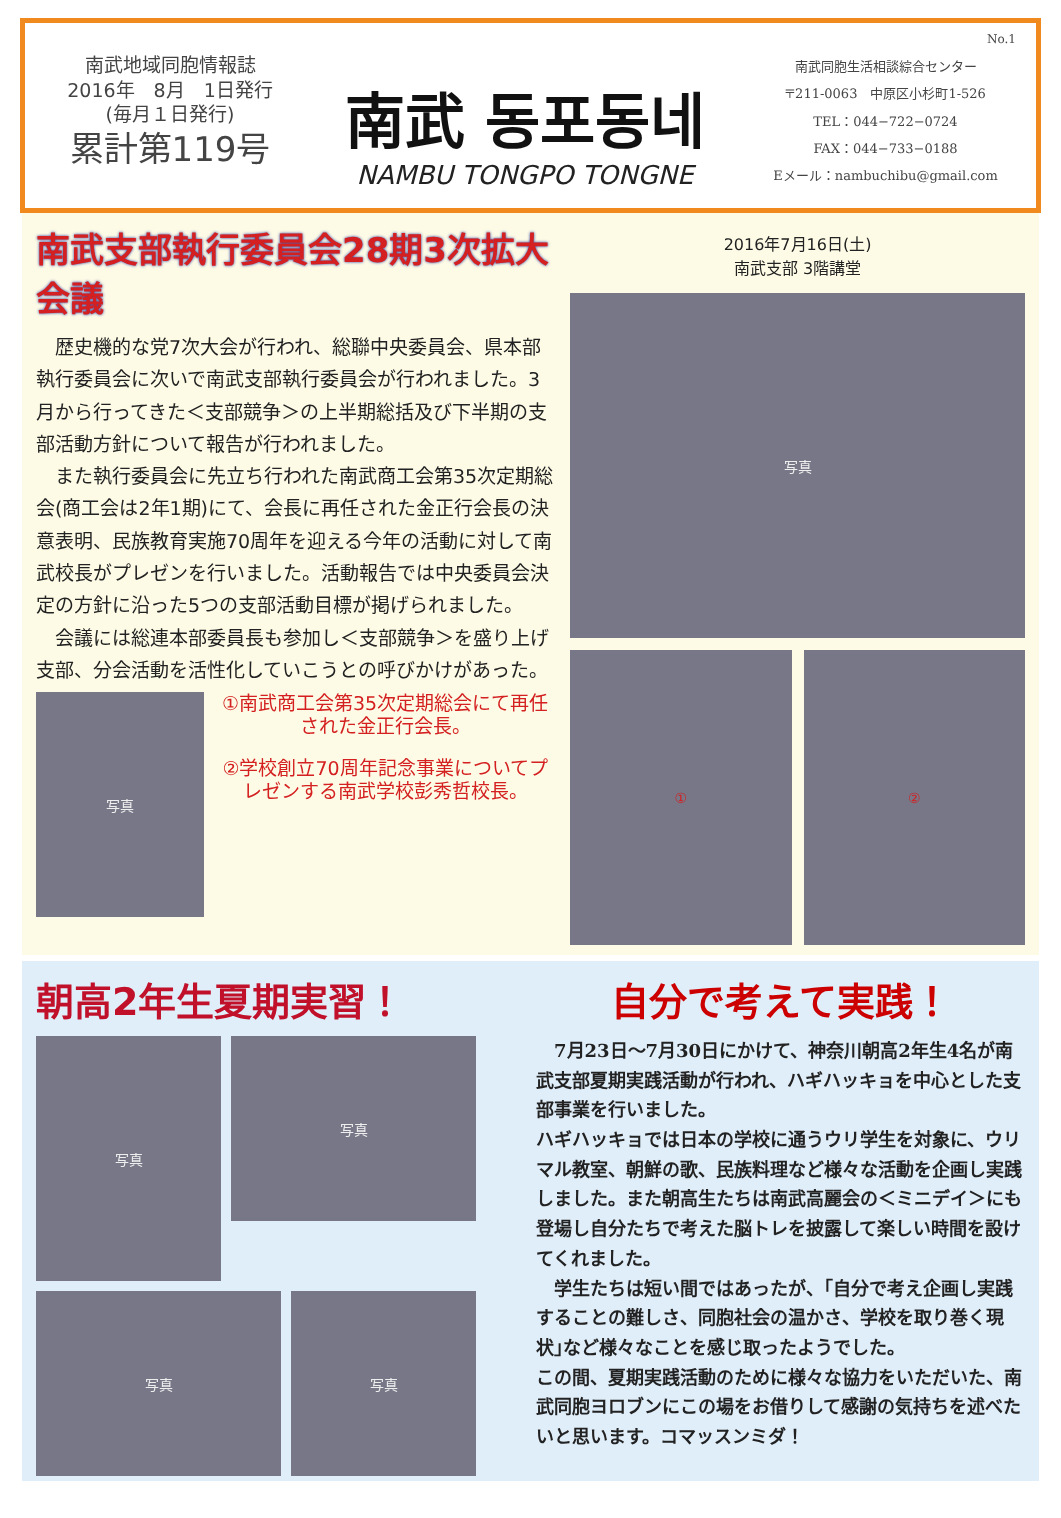南武地域同胞情報誌
2016年　8月　1日発行
(毎月１日発行)
累計第119号
南武 동포동네
NAMBU TONGPO TONGNE
No.1
南武同胞生活相談綜合センター
〒211-0063　中原区小杉町1-526
TEL：044−722−0724
FAX：044−733−0188
Eメール：nambuchibu@gmail.com
南武支部執行委員会28期3次拡大会議
　歴史機的な党7次大会が行われ、総聯中央委員会、県本部執行委員会に次いで南武支部執行委員会が行われました。3月から行ってきた＜支部競争＞の上半期総括及び下半期の支部活動方針について報告が行われました。
　また執行委員会に先立ち行われた南武商工会第35次定期総会(商工会は2年1期)にて、会長に再任された金正行会長の決意表明、民族教育実施70周年を迎える今年の活動に対して南武校長がプレゼンを行いました。活動報告では中央委員会決定の方針に沿った5つの支部活動目標が掲げられました。
　会議には総連本部委員長も参加し＜支部競争＞を盛り上げ支部、分会活動を活性化していこうとの呼びかけがあった。
写真
①南武商工会第35次定期総会にて再任された金正行会長。
②学校創立70周年記念事業についてプレゼンする南武学校彭秀哲校長。
2016年7月16日(土)
南武支部 3階講堂
写真
① ②
朝高2年生夏期実習！
写真
写真
写真
写真
自分で考えて実践！
　7月23日～7月30日にかけて、神奈川朝高2年生4名が南武支部夏期実践活動が行われ、ハギハッキョを中心とした支部事業を行いました。
ハギハッキョでは日本の学校に通うウリ学生を対象に、ウリマル教室、朝鮮の歌、民族料理など様々な活動を企画し実践しました。また朝高生たちは南武高麗会の＜ミニデイ＞にも登場し自分たちで考えた脳トレを披露して楽しい時間を設けてくれました。
　学生たちは短い間ではあったが、｢自分で考え企画し実践することの難しさ、同胞社会の温かさ、学校を取り巻く現状｣など様々なことを感じ取ったようでした。
この間、夏期実践活動のために様々な協力をいただいた、南武同胞ヨロブンにこの場をお借りして感謝の気持ちを述べたいと思います。コマッスンミダ！